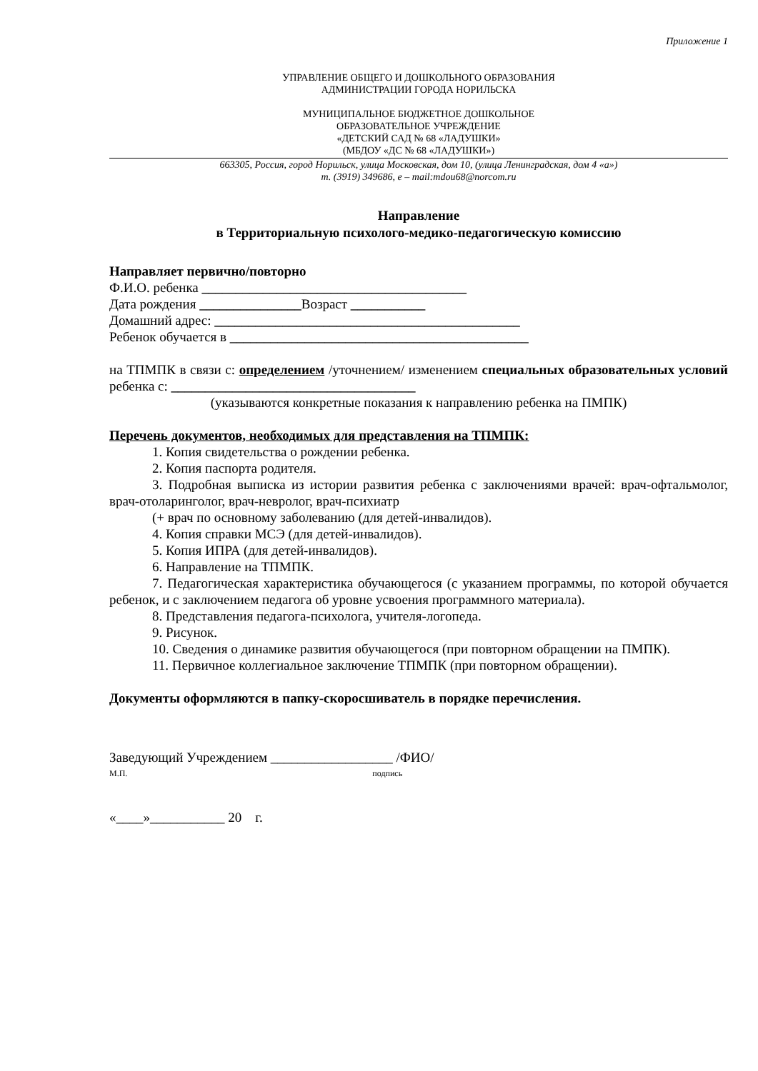Приложение 1
УПРАВЛЕНИЕ ОБЩЕГО И ДОШКОЛЬНОГО ОБРАЗОВАНИЯ
АДМИНИСТРАЦИИ ГОРОДА НОРИЛЬСКА
МУНИЦИПАЛЬНОЕ БЮДЖЕТНОЕ ДОШКОЛЬНОЕ
ОБРАЗОВАТЕЛЬНОЕ УЧРЕЖДЕНИЕ
«ДЕТСКИЙ САД № 68 «ЛАДУШКИ»
(МБДОУ «ДС № 68 «ЛАДУШКИ»)
663305, Россия, город Норильск, улица Московская, дом 10, (улица Ленинградская, дом 4 «а»)
т. (3919) 349686, е – mail:mdou68@norcom.ru
Направление
в Территориальную психолого-медико-педагогическую комиссию
Направляет первично/повторно
Ф.И.О. ребенка _______________________________________
Дата рождения _______________Возраст ___________
Домашний адрес: _____________________________________________
Ребенок обучается в ____________________________________________
на ТПМПК в связи с: определением /уточнением/ изменением специальных образовательных условий ребенка с: ____________________________________
(указываются конкретные показания к направлению ребенка на ПМПК)
Перечень документов, необходимых для представления на ТПМПК:
1. Копия свидетельства о рождении ребенка.
2. Копия паспорта родителя.
3. Подробная выписка из истории развития ребенка с заключениями врачей: врач-офтальмолог, врач-отоларинголог, врач-невролог, врач-психиатр
(+ врач по основному заболеванию (для детей-инвалидов).
4. Копия справки МСЭ (для детей-инвалидов).
5. Копия ИПРА (для детей-инвалидов).
6. Направление на ТПМПК.
7. Педагогическая характеристика обучающегося (с указанием программы, по которой обучается ребенок, и с заключением педагога об уровне усвоения программного материала).
8. Представления педагога-психолога, учителя-логопеда.
9. Рисунок.
10. Сведения о динамике развития обучающегося (при повторном обращении на ПМПК).
11. Первичное коллегиальное заключение ТПМПК (при повторном обращении).
Документы оформляются в папку-скоросшиватель в порядке перечисления.
Заведующий Учреждением __________________ /ФИО/
М.П. подпись
«____»___________ 20 г.